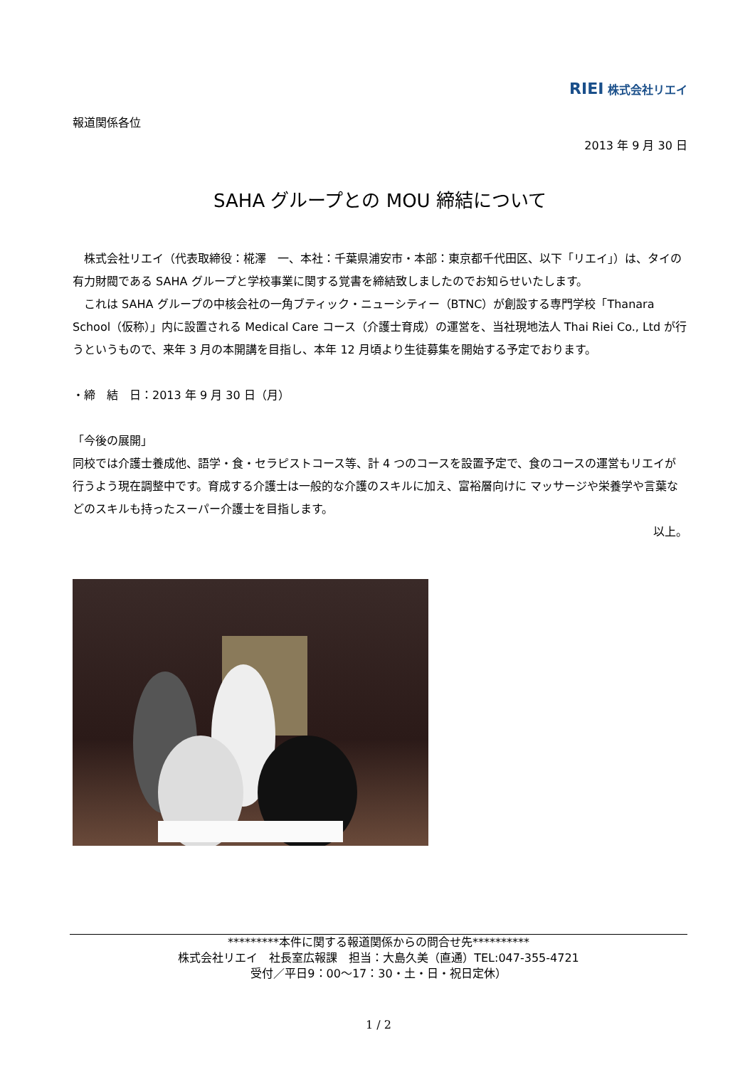RIEI 株式会社リエイ
報道関係各位
2013 年 9 月 30 日
SAHA グループとの MOU 締結について
　株式会社リエイ（代表取締役：椛澤　一、本社：千葉県浦安市・本部：東京都千代田区、以下「リエイ」）は、タイの有力財閥である SAHA グループと学校事業に関する覚書を締結致しましたのでお知らせいたします。
　これは SAHA グループの中核会社の一角ブティック・ニューシティー（BTNC）が創設する専門学校「Thanara School（仮称）」内に設置される Medical Care コース（介護士育成）の運営を、当社現地法人 Thai Riei Co., Ltd が行うというもので、来年 3 月の本開講を目指し、本年 12 月頃より生徒募集を開始する予定でおります。
・締　結　日：2013 年 9 月 30 日（月）
「今後の展開」
同校では介護士養成他、語学・食・セラピストコース等、計 4 つのコースを設置予定で、食のコースの運営もリエイが行うよう現在調整中です。育成する介護士は一般的な介護のスキルに加え、富裕層向けに マッサージや栄養学や言葉などのスキルも持ったスーパー介護士を目指します。
以上。
*********本件に関する報道関係からの問合せ先**********
株式会社リエイ　社長室広報課　担当：大島久美（直通）TEL:047-355-4721
受付／平日9：00～17：30・土・日・祝日定休）
1 / 2